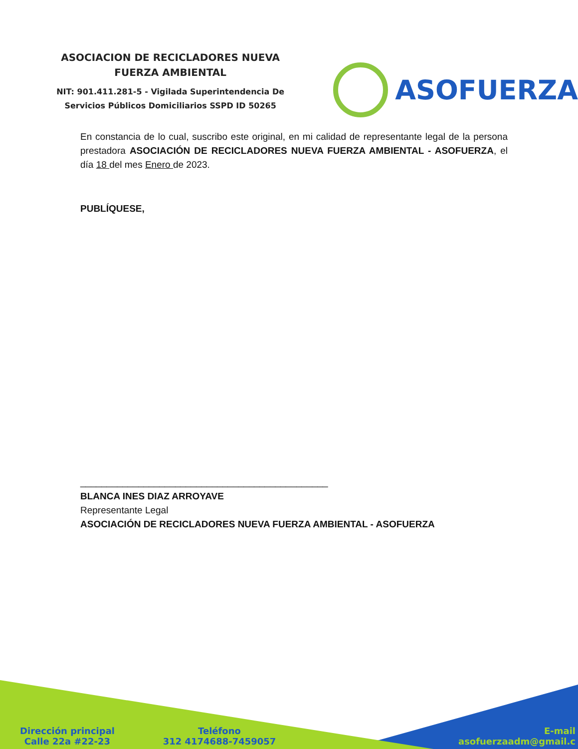ASOCIACION DE RECICLADORES NUEVA
FUERZA AMBIENTAL
NIT: 901.411.281-5 - Vigilada Superintendencia De Servicios Públicos Domiciliarios SSPD ID 50265
ASOFUERZA
En constancia de lo cual, suscribo este original, en mi calidad de representante legal de la persona prestadora ASOCIACIÓN DE RECICLADORES NUEVA FUERZA AMBIENTAL - ASOFUERZA, el día 18 del mes Enero de 2023.
PUBLÍQUESE,
_______________________________________________
BLANCA INES DIAZ ARROYAVE
Representante Legal
ASOCIACIÓN DE RECICLADORES NUEVA FUERZA AMBIENTAL - ASOFUERZA
Dirección principal
Calle 22a #22-23
Teléfono
312 4174688-7459057
E-mail
asofuerzaadm@gmail.c